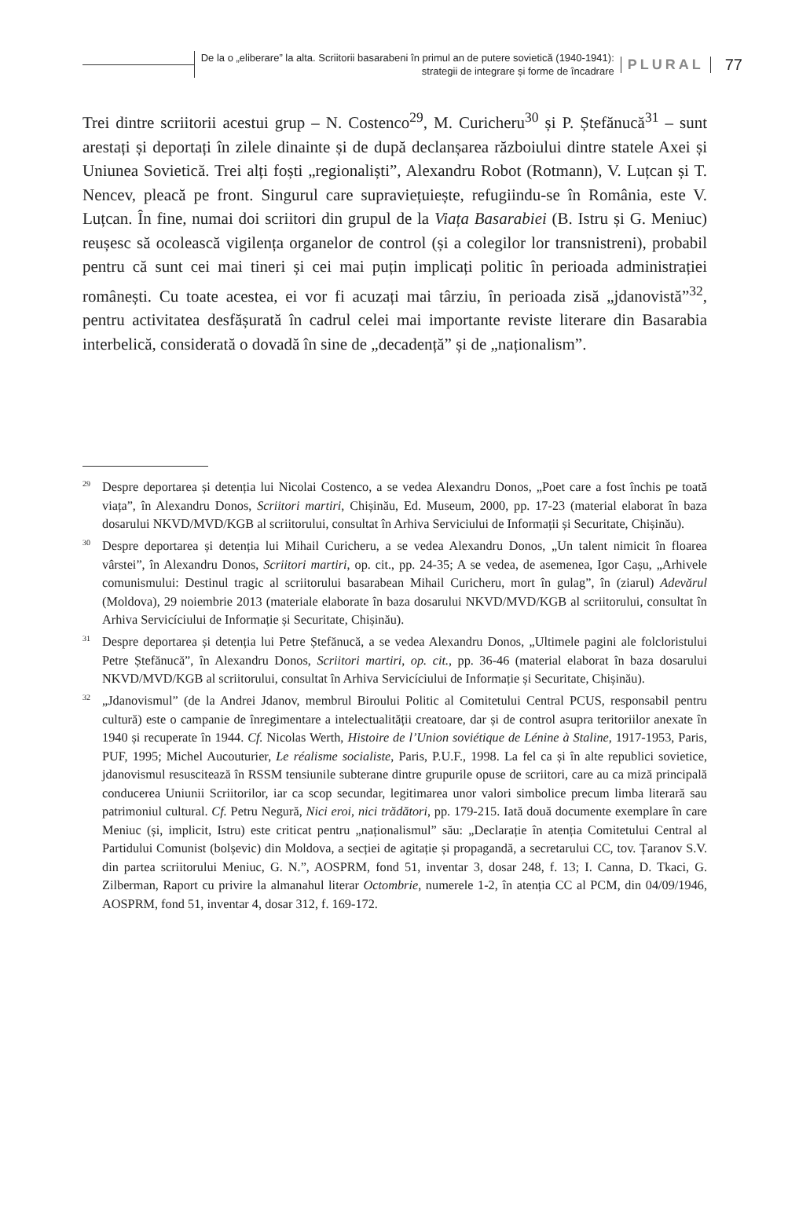De la o „eliberare” la alta. Scriitorii basarabeni în primul an de putere sovietică (1940-1941):
strategii de integrare și forme de încadrare
PLURAL 77
Trei dintre scriitorii acestui grup – N. Costenco<sup>29</sup>, M. Curicheru<sup>30</sup> și P. Ștefănucă<sup>31</sup> – sunt arestați și deportați în zilele dinainte și de după declanșarea războiului dintre statele Axei și Uniunea Sovietică. Trei alți foști „regionaliști”, Alexandru Robot (Rotmann), V. Luțcan și T. Nencev, pleacă pe front. Singurul care supraviețuiește, refugiindu-se în România, este V. Luțcan. În fine, numai doi scriitori din grupul de la Viața Basarabiei (B. Istru și G. Meniuc) reușesc să ocolească vigilența organelor de control (și a colegilor lor transnistreni), probabil pentru că sunt cei mai tineri și cei mai puțin implicați politic în perioada administrației românești. Cu toate acestea, ei vor fi acuzați mai târziu, în perioada zisă „jdanovistă”<sup>32</sup>, pentru activitatea desfășurată în cadrul celei mai importante reviste literare din Basarabia interbelică, considerată o dovadă în sine de „decadență” și de „naționalism”.
<sup>29</sup> Despre deportarea și detenția lui Nicolai Costenco, a se vedea Alexandru Donos, „Poet care a fost închis pe toată viața”, în Alexandru Donos, Scriitori martiri, Chișinău, Ed. Museum, 2000, pp. 17-23 (material elaborat în baza dosarului NKVD/MVD/KGB al scriitorului, consultat în Arhiva Serviciului de Informații și Securitate, Chișinău).
<sup>30</sup> Despre deportarea și detenția lui Mihail Curicheru, a se vedea Alexandru Donos, „Un talent nimicit în floarea vârstei”, în Alexandru Donos, Scriitori martiri, op. cit., pp. 24-35; A se vedea, de asemenea, Igor Cașu, „Arhivele comunismului: Destinul tragic al scriitorului basarabean Mihail Curicheru, mort în gulag”, în (ziarul) Adevărul (Moldova), 29 noiembrie 2013 (materiale elaborate în baza dosarului NKVD/MVD/KGB al scriitorului, consultat în Arhiva Servicíciului de Informație și Securitate, Chișinău).
<sup>31</sup> Despre deportarea și detenția lui Petre Ștefănucă, a se vedea Alexandru Donos, „Ultimele pagini ale folcloristului Petre Ștefănucă”, în Alexandru Donos, Scriitori martiri, op. cit., pp. 36-46 (material elaborat în baza dosarului NKVD/MVD/KGB al scriitorului, consultat în Arhiva Servicíciului de Informație și Securitate, Chișinău).
<sup>32</sup>„Jdanovismul” (de la Andrei Jdanov, membrul Biroului Politic al Comitetului Central PCUS, responsabil pentru cultură) este o campanie de înregimentare a intelectualității creatoare, dar și de control asupra teritoriilor anexate în 1940 și recuperate în 1944. Cf. Nicolas Werth, Histoire de l’Union soviétique de Lénine à Staline, 1917-1953, Paris, PUF, 1995; Michel Aucouturier, Le réalisme socialiste, Paris, P.U.F., 1998. La fel ca și în alte republici sovietice, jdanovismul resuscitează în RSSM tensiunile subterane dintre grupurile opuse de scriitori, care au ca miză principală conducerea Uniunii Scriitorilor, iar ca scop secundar, legitimarea unor valori simbolice precum limba literară sau patrimoniul cultural. Cf. Petru Negură, Nici eroi, nici trădători, pp. 179-215. Iată două documente exemplare în care Meniuc (și, implicit, Istru) este criticat pentru „naționalismul” său: „Declarație în atenția Comitetului Central al Partidului Comunist (bolșevic) din Moldova, a secției de agitație și propagandă, a secretarului CC, tov. Țaranov S.V. din partea scriitorului Meniuc, G. N.”, AOSPRM, fond 51, inventar 3, dosar 248, f. 13; I. Canna, D. Tkaci, G. Zilberman, Raport cu privire la almanahul literar Octombrie, numerele 1-2, în atenția CC al PCM, din 04/09/1946, AOSPRM, fond 51, inventar 4, dosar 312, f. 169-172.